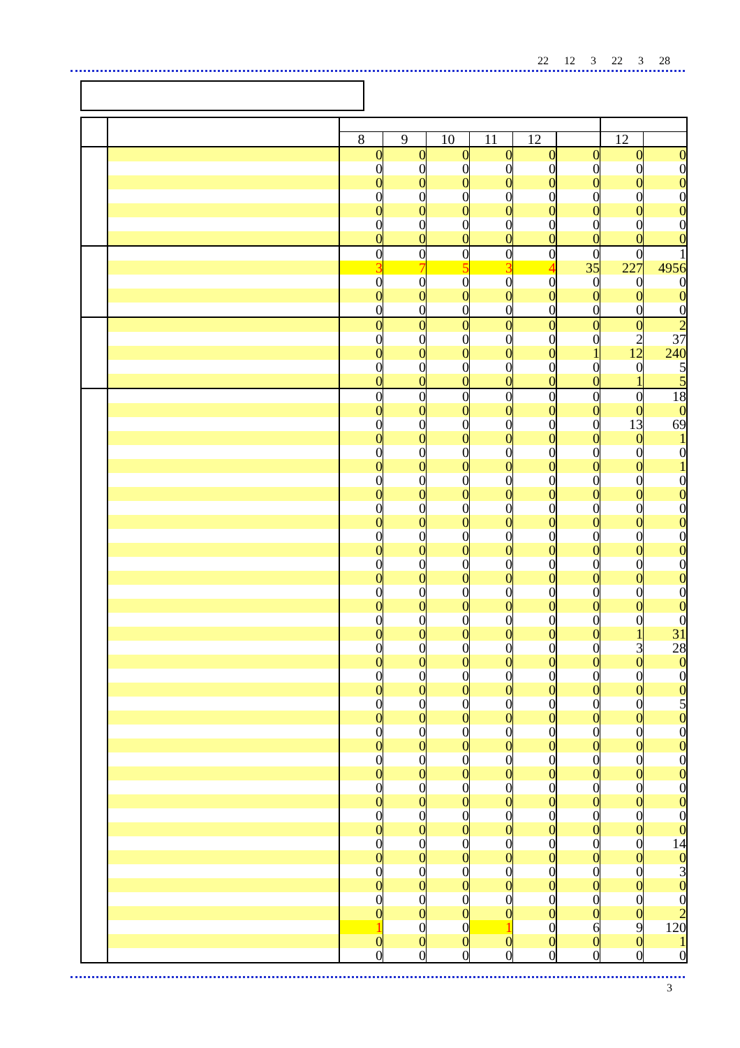22 12 3 22 3 28
| | | 8 | 9 | 10 | 11 | 12 | | 12 | |
| --- | --- | --- | --- | --- | --- | --- | --- | --- | --- |
| | | 0 | 0 | 0 | 0 | 0 | 0 | 0 | 0 |
| | | 0 | 0 | 0 | 0 | 0 | 0 | 0 | 0 |
| | | 0 | 0 | 0 | 0 | 0 | 0 | 0 | 0 |
| | | 0 | 0 | 0 | 0 | 0 | 0 | 0 | 0 |
| | | 0 | 0 | 0 | 0 | 0 | 0 | 0 | 0 |
| | | 0 | 0 | 0 | 0 | 0 | 0 | 0 | 0 |
| | | 0 | 0 | 0 | 0 | 0 | 0 | 0 | 0 |
| | | 0 | 0 | 0 | 0 | 0 | 0 | 0 | 1 |
| | | 3 | 7 | 5 | 3 | 4 | 35 | 227 | 4956 |
| | | 0 | 0 | 0 | 0 | 0 | 0 | 0 | 0 |
| | | 0 | 0 | 0 | 0 | 0 | 0 | 0 | 0 |
| | | 0 | 0 | 0 | 0 | 0 | 0 | 0 | 0 |
| | | 0 | 0 | 0 | 0 | 0 | 0 | 0 | 2 |
| | | 0 | 0 | 0 | 0 | 0 | 0 | 2 | 37 |
| | | 0 | 0 | 0 | 0 | 0 | 1 | 12 | 240 |
| | | 0 | 0 | 0 | 0 | 0 | 0 | 0 | 5 |
| | | 0 | 0 | 0 | 0 | 0 | 0 | 1 | 5 |
| | | 0 | 0 | 0 | 0 | 0 | 0 | 0 | 18 |
| | | 0 | 0 | 0 | 0 | 0 | 0 | 0 | 0 |
| | | 0 | 0 | 0 | 0 | 0 | 0 | 13 | 69 |
| | | 0 | 0 | 0 | 0 | 0 | 0 | 0 | 1 |
| | | 0 | 0 | 0 | 0 | 0 | 0 | 0 | 0 |
| | | 0 | 0 | 0 | 0 | 0 | 0 | 0 | 1 |
| | | 0 | 0 | 0 | 0 | 0 | 0 | 0 | 0 |
| | | 0 | 0 | 0 | 0 | 0 | 0 | 0 | 0 |
| | | 0 | 0 | 0 | 0 | 0 | 0 | 0 | 0 |
| | | 0 | 0 | 0 | 0 | 0 | 0 | 0 | 0 |
| | | 0 | 0 | 0 | 0 | 0 | 0 | 0 | 0 |
| | | 0 | 0 | 0 | 0 | 0 | 0 | 0 | 0 |
| | | 0 | 0 | 0 | 0 | 0 | 0 | 0 | 0 |
| | | 0 | 0 | 0 | 0 | 0 | 0 | 0 | 0 |
| | | 0 | 0 | 0 | 0 | 0 | 0 | 0 | 0 |
| | | 0 | 0 | 0 | 0 | 0 | 0 | 0 | 0 |
| | | 0 | 0 | 0 | 0 | 0 | 0 | 0 | 0 |
| | | 0 | 0 | 0 | 0 | 0 | 0 | 1 | 31 |
| | | 0 | 0 | 0 | 0 | 0 | 0 | 3 | 28 |
| | | 0 | 0 | 0 | 0 | 0 | 0 | 0 | 0 |
| | | 0 | 0 | 0 | 0 | 0 | 0 | 0 | 0 |
| | | 0 | 0 | 0 | 0 | 0 | 0 | 0 | 0 |
| | | 0 | 0 | 0 | 0 | 0 | 0 | 0 | 5 |
| | | 0 | 0 | 0 | 0 | 0 | 0 | 0 | 0 |
| | | 0 | 0 | 0 | 0 | 0 | 0 | 0 | 0 |
| | | 0 | 0 | 0 | 0 | 0 | 0 | 0 | 0 |
| | | 0 | 0 | 0 | 0 | 0 | 0 | 0 | 0 |
| | | 0 | 0 | 0 | 0 | 0 | 0 | 0 | 0 |
| | | 0 | 0 | 0 | 0 | 0 | 0 | 0 | 0 |
| | | 0 | 0 | 0 | 0 | 0 | 0 | 0 | 0 |
| | | 0 | 0 | 0 | 0 | 0 | 0 | 0 | 0 |
| | | 0 | 0 | 0 | 0 | 0 | 0 | 0 | 0 |
| | | 0 | 0 | 0 | 0 | 0 | 0 | 0 | 14 |
| | | 0 | 0 | 0 | 0 | 0 | 0 | 0 | 0 |
| | | 0 | 0 | 0 | 0 | 0 | 0 | 0 | 3 |
| | | 0 | 0 | 0 | 0 | 0 | 0 | 0 | 0 |
| | | 0 | 0 | 0 | 0 | 0 | 0 | 0 | 0 |
| | | 0 | 0 | 0 | 0 | 0 | 0 | 0 | 2 |
| | | 1 | 0 | 0 | 1 | 0 | 6 | 9 | 120 |
| | | 0 | 0 | 0 | 0 | 0 | 0 | 0 | 1 |
| | | 0 | 0 | 0 | 0 | 0 | 0 | 0 | 0 |
3